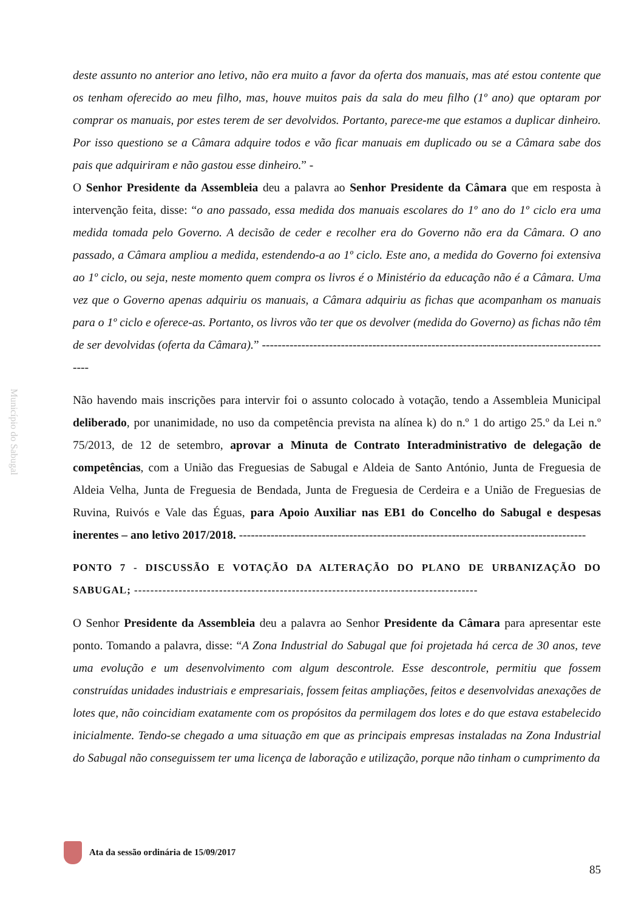Município do Sabugal
deste assunto no anterior ano letivo, não era muito a favor da oferta dos manuais, mas até estou contente que os tenham oferecido ao meu filho, mas, houve muitos pais da sala do meu filho (1º ano) que optaram por comprar os manuais, por estes terem de ser devolvidos. Portanto, parece-me que estamos a duplicar dinheiro. Por isso questiono se a Câmara adquire todos e vão ficar manuais em duplicado ou se a Câmara sabe dos pais que adquiriram e não gastou esse dinheiro.” -
O Senhor Presidente da Assembleia deu a palavra ao Senhor Presidente da Câmara que em resposta à intervenção feita, disse: “o ano passado, essa medida dos manuais escolares do 1º ano do 1º ciclo era uma medida tomada pelo Governo. A decisão de ceder e recolher era do Governo não era da Câmara. O ano passado, a Câmara ampliou a medida, estendendo-a ao 1º ciclo. Este ano, a medida do Governo foi extensiva ao 1º ciclo, ou seja, neste momento quem compra os livros é o Ministério da educação não é a Câmara. Uma vez que o Governo apenas adquiriu os manuais, a Câmara adquiriu as fichas que acompanham os manuais para o 1º ciclo e oferece-as. Portanto, os livros vão ter que os devolver (medida do Governo) as fichas não têm de ser devolvidas (oferta da Câmara).” ------------------------------------------------------------------------------------------
Não havendo mais inscrições para intervir foi o assunto colocado à votação, tendo a Assembleia Municipal deliberado, por unanimidade, no uso da competência prevista na alínea k) do n.º 1 do artigo 25.º da Lei n.º 75/2013, de 12 de setembro, aprovar a Minuta de Contrato Interadministrativo de delegação de competências, com a União das Freguesias de Sabugal e Aldeia de Santo António, Junta de Freguesia de Aldeia Velha, Junta de Freguesia de Bendada, Junta de Freguesia de Cerdeira e a União de Freguesias de Ruvina, Ruivós e Vale das Éguas, para Apoio Auxiliar nas EB1 do Concelho do Sabugal e despesas inerentes – ano letivo 2017/2018. ----------------------------------------------------------------------------------------
PONTO 7 - DISCUSSÃO E VOTAÇÃO DA ALTERAÇÃO DO PLANO DE URBANIZAÇÃO DO SABUGAL; -------------------------------------------------------------------------------------
O Senhor Presidente da Assembleia deu a palavra ao Senhor Presidente da Câmara para apresentar este ponto. Tomando a palavra, disse: “A Zona Industrial do Sabugal que foi projetada há cerca de 30 anos, teve uma evolução e um desenvolvimento com algum descontrole. Esse descontrole, permitiu que fossem construídas unidades industriais e empresariais, fossem feitas ampliações, feitos e desenvolvidas anexações de lotes que, não coincidiam exatamente com os propósitos da permilagem dos lotes e do que estava estabelecido inicialmente. Tendo-se chegado a uma situação em que as principais empresas instaladas na Zona Industrial do Sabugal não conseguissem ter uma licença de laboração e utilização, porque não tinham o cumprimento da
Ata da sessão ordinária de 15/09/2017 85